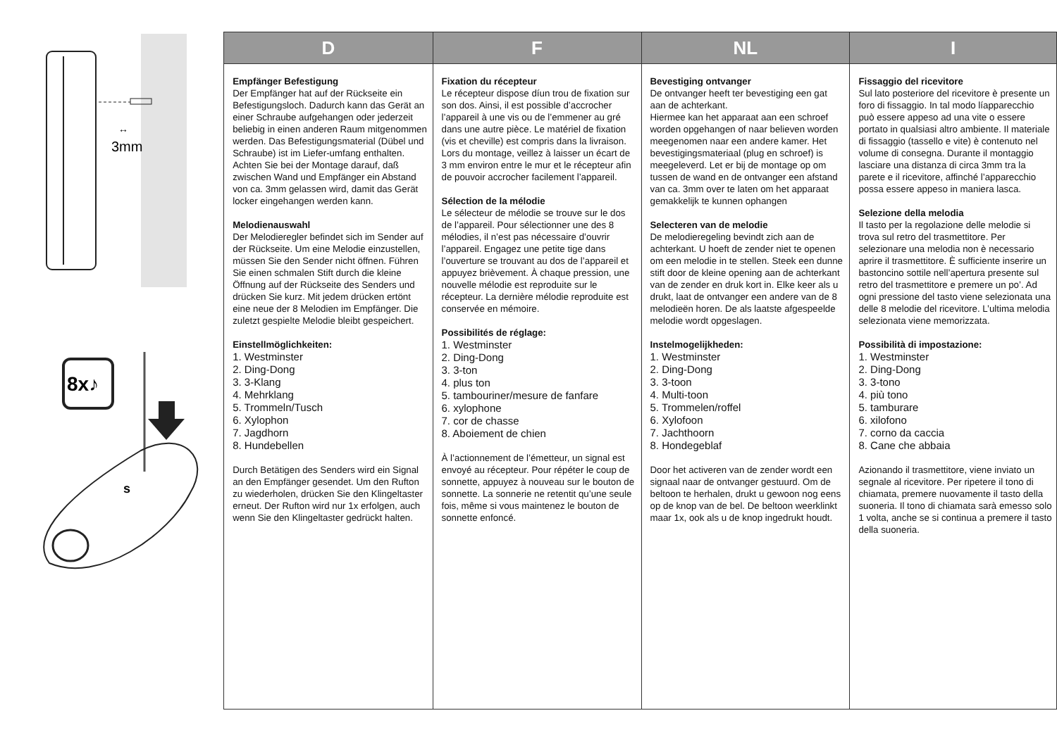↔
3mm
8x♪
s
| D | F | NL | I |
| --- | --- | --- | --- |
| Empfänger Befestigung Der Empfänger hat auf der Rückseite ein Befestigungsloch. Dadurch kann das Gerät an einer Schraube aufgehangen oder jederzeit beliebig in einen anderen Raum mitgenommen werden. Das Befestigungsmaterial (Dübel und Schraube) ist im Liefer-umfang enthalten. Achten Sie bei der Montage darauf, daß zwischen Wand und Empfänger ein Abstand von ca. 3mm gelassen wird, damit das Gerät locker eingehangen werden kann. Melodienauswahl Der Melodieregler befindet sich im Sender auf der Rückseite. Um eine Melodie einzustellen, müssen Sie den Sender nicht öffnen. Führen Sie einen schmalen Stift durch die kleine Öffnung auf der Rückseite des Senders und drücken Sie kurz. Mit jedem drücken ertönt eine neue der 8 Melodien im Empfänger. Die zuletzt gespielte Melodie bleibt gespeichert. Einstellmöglichkeiten: 1. Westminster 2. Ding-Dong 3. 3-Klang 4. Mehrklang 5. Trommeln/Tusch 6. Xylophon 7. Jagdhorn 8. Hundebellen Durch Betätigen des Senders wird ein Signal an den Empfänger gesendet. Um den Rufton zu wiederholen, drücken Sie den Klingeltaster erneut. Der Rufton wird nur 1x erfolgen, auch wenn Sie den Klingeltaster gedrückt halten. | Fixation du récepteur Le récepteur dispose díun trou de fixation sur son dos. Ainsi, il est possible d’accrocher l’appareil à une vis ou de l’emmener au gré dans une autre pièce. Le matériel de fixation (vis et cheville) est compris dans la livraison. Lors du montage, veillez à laisser un écart de 3 mm environ entre le mur et le récepteur afin de pouvoir accrocher facilement l’appareil. Sélection de la mélodie Le sélecteur de mélodie se trouve sur le dos de l’appareil. Pour sélectionner une des 8 mélodies, il n’est pas nécessaire d’ouvrir l’appareil. Engagez une petite tige dans l’ouverture se trouvant au dos de l’appareil et appuyez brièvement. À chaque pression, une nouvelle mélodie est reproduite sur le récepteur. La dernière mélodie reproduite est conservée en mémoire. Possibilités de réglage: 1. Westminster 2. Ding-Dong 3. 3-ton 4. plus ton 5. tambouriner/mesure de fanfare 6. xylophone 7. cor de chasse 8. Aboiement de chien À l’actionnement de l’émetteur, un signal est envoyé au récepteur. Pour répéter le coup de sonnette, appuyez à nouveau sur le bouton de sonnette. La sonnerie ne retentit qu’une seule fois, même si vous maintenez le bouton de sonnette enfoncé. | Bevestiging ontvanger De ontvanger heeft ter bevestiging een gat aan de achterkant. Hiermee kan het apparaat aan een schroef worden opgehangen of naar believen worden meegenomen naar een andere kamer. Het bevestigingsmateriaal (plug en schroef) is meegeleverd. Let er bij de montage op om tussen de wand en de ontvanger een afstand van ca. 3mm over te laten om het apparaat gemakkelijk te kunnen ophangen Selecteren van de melodie De melodieregeling bevindt zich aan de achterkant. U hoeft de zender niet te openen om een melodie in te stellen. Steek een dunne stift door de kleine opening aan de achterkant van de zender en druk kort in. Elke keer als u drukt, laat de ontvanger een andere van de 8 melodieën horen. De als laatste afgespeelde melodie wordt opgeslagen. Instelmogelijkheden: 1. Westminster 2. Ding-Dong 3. 3-toon 4. Multi-toon 5. Trommelen/roffel 6. Xylofoon 7. Jachthoorn 8. Hondegeblaf Door het activeren van de zender wordt een signaal naar de ontvanger gestuurd. Om de beltoon te herhalen, drukt u gewoon nog eens op de knop van de bel. De beltoon weerklinkt maar 1x, ook als u de knop ingedrukt houdt. | Fissaggio del ricevitore Sul lato posteriore del ricevitore è presente un foro di fissaggio. In tal modo líapparecchio può essere appeso ad una vite o essere portato in qualsiasi altro ambiente. Il materiale di fissaggio (tassello e vite) è contenuto nel volume di consegna. Durante il montaggio lasciare una distanza di circa 3mm tra la parete e il ricevitore, affinché l’apparecchio possa essere appeso in maniera lasca. Selezione della melodia Il tasto per la regolazione delle melodie si trova sul retro del trasmettitore. Per selezionare una melodia non è necessario aprire il trasmettitore. È sufficiente inserire un bastoncino sottile nell’apertura presente sul retro del trasmettitore e premere un po’. Ad ogni pressione del tasto viene selezionata una delle 8 melodie del ricevitore. L’ultima melodia selezionata viene memorizzata. Possibilità di impostazione: 1. Westminster 2. Ding-Dong 3. 3-tono 4. più tono 5. tamburare 6. xilofono 7. corno da caccia 8. Cane che abbaia Azionando il trasmettitore, viene inviato un segnale al ricevitore. Per ripetere il tono di chiamata, premere nuovamente il tasto della suoneria. Il tono di chiamata sarà emesso solo 1 volta, anche se si continua a premere il tasto della suoneria. |